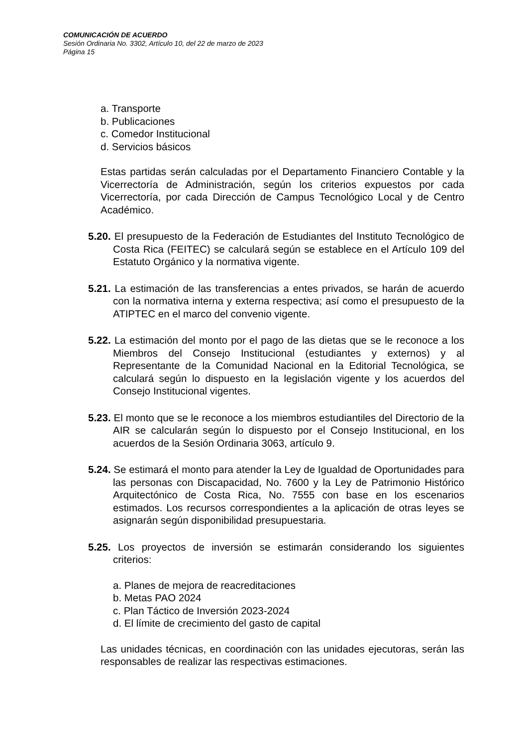COMUNICACIÓN DE ACUERDO
Sesión Ordinaria No. 3302, Artículo 10, del 22 de marzo de 2023
Página 15
a. Transporte
b. Publicaciones
c. Comedor Institucional
d. Servicios básicos
Estas partidas serán calculadas por el Departamento Financiero Contable y la Vicerrectoría de Administración, según los criterios expuestos por cada Vicerrectoría, por cada Dirección de Campus Tecnológico Local y de Centro Académico.
5.20. El presupuesto de la Federación de Estudiantes del Instituto Tecnológico de Costa Rica (FEITEC) se calculará según se establece en el Artículo 109 del Estatuto Orgánico y la normativa vigente.
5.21. La estimación de las transferencias a entes privados, se harán de acuerdo con la normativa interna y externa respectiva; así como el presupuesto de la ATIPTEC en el marco del convenio vigente.
5.22. La estimación del monto por el pago de las dietas que se le reconoce a los Miembros del Consejo Institucional (estudiantes y externos) y al Representante de la Comunidad Nacional en la Editorial Tecnológica, se calculará según lo dispuesto en la legislación vigente y los acuerdos del Consejo Institucional vigentes.
5.23. El monto que se le reconoce a los miembros estudiantiles del Directorio de la AIR se calcularán según lo dispuesto por el Consejo Institucional, en los acuerdos de la Sesión Ordinaria 3063, artículo 9.
5.24. Se estimará el monto para atender la Ley de Igualdad de Oportunidades para las personas con Discapacidad, No. 7600 y la Ley de Patrimonio Histórico Arquitectónico de Costa Rica, No. 7555 con base en los escenarios estimados. Los recursos correspondientes a la aplicación de otras leyes se asignarán según disponibilidad presupuestaria.
5.25. Los proyectos de inversión se estimarán considerando los siguientes criterios:
a. Planes de mejora de reacreditaciones
b. Metas PAO 2024
c. Plan Táctico de Inversión 2023-2024
d. El límite de crecimiento del gasto de capital
Las unidades técnicas, en coordinación con las unidades ejecutoras, serán las responsables de realizar las respectivas estimaciones.